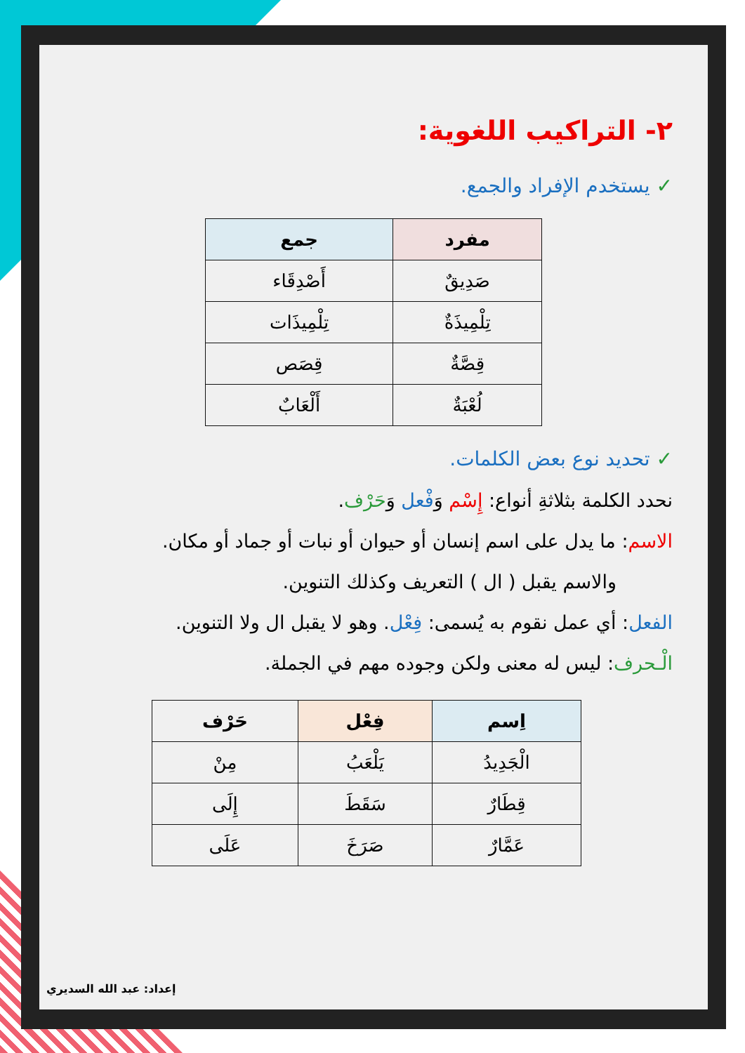٢- التراكيب اللغوية:
✓ يستخدم الإفراد والجمع.
| مفرد | جمع |
| --- | --- |
| صَدِيقٌ | أَصْدِقَاء |
| تِلْمِيذَةٌ | تِلْمِيذَات |
| قِصَّةٌ | قِصَص |
| لُعْبَةٌ | أَلْعَابٌ |
✓ تحديد نوع بعض الكلمات.
نحدد الكلمة بثلاثةِ أنواع: إِسْم وَفْعل وَحَرْف.
الاسم: ما يدل على اسم إنسان أو حيوان أو نبات أو جماد أو مكان.
والاسم يقبل ( ال ) التعريف وكذلك التنوين.
الفعل: أي عمل نقوم به يُسمى: فِعْل. وهو لا يقبل ال ولا التنوين.
الْـحرف: ليس له معنى ولكن وجوده مهم في الجملة.
| اِسم | فِعْل | حَرْف |
| --- | --- | --- |
| الْجَدِيدُ | يَلْعَبُ | مِنْ |
| قِطَارٌ | سَقَطَ | إِلَى |
| عَمَّارٌ | صَرَخَ | عَلَى |
إعداد: عبد الله السديري